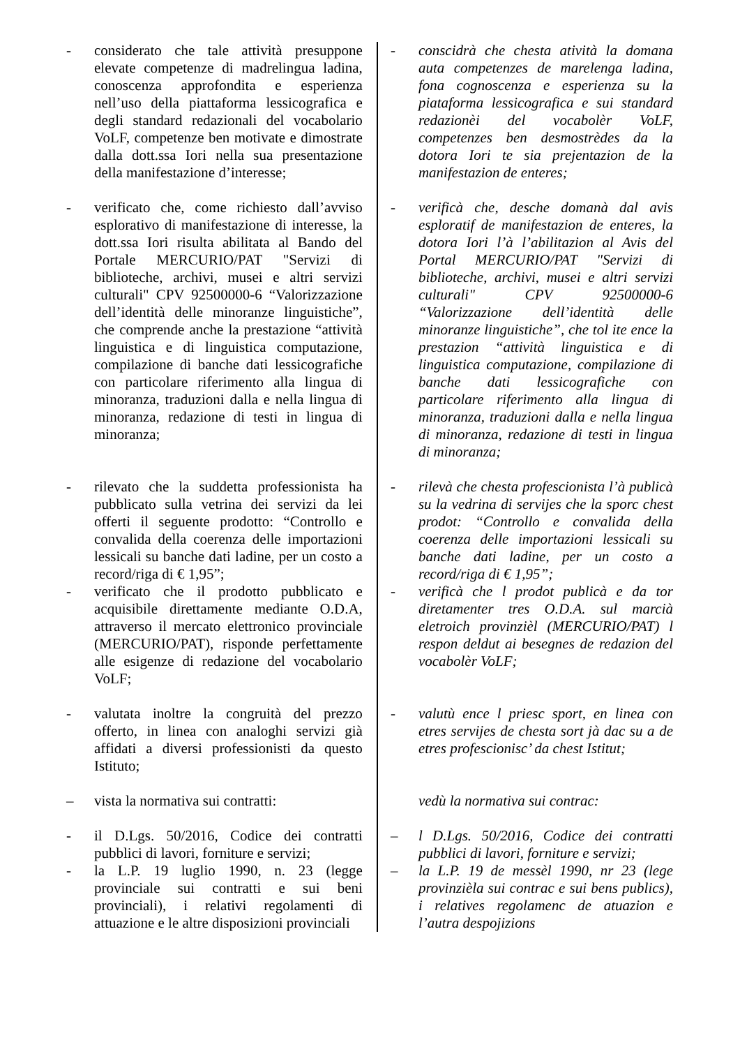| - considerato che tale attività presuppone elevate competenze di madrelingua ladina, conoscenza approfondita e esperienza nell’uso della piattaforma lessicografica e degli standard redazionali del vocabolario VoLF, competenze ben motivate e dimostrate dalla dott.ssa Iori nella sua presentazione della manifestazione d’interesse; | - conscidrà che chesta atività la domana auta competenzes de marelenga ladina, fona cognoscenza e esperienza su la piataforma lessicografica e sui standard redazionèi del vocabolèr VoLF, competenzes ben desmostrèdes da la dotora Iori te sia prejentazion de la manifestazion de enteres; |
| - verificato che, come richiesto dall’avviso esplorativo di manifestazione di interesse, la dott.ssa Iori risulta abilitata al Bando del Portale MERCURIO/PAT "Servizi di biblioteche, archivi, musei e altri servizi culturali" CPV 92500000-6 “Valorizzazione dell’identità delle minoranze linguistiche”, che comprende anche la prestazione “attività linguistica e di linguistica computazione, compilazione di banche dati lessicografiche con particolare riferimento alla lingua di minoranza, traduzioni dalla e nella lingua di minoranza, redazione di testi in lingua di minoranza; | - verificà che, desche domanà dal avis esploratif de manifestazion de enteres, la dotora Iori l’à l’abilitazion al Avis del Portal MERCURIO/PAT "Servizi di biblioteche, archivi, musei e altri servizi culturali" CPV 92500000-6 “Valorizzazione dell’identità delle minoranze linguistiche”, che tol ite ence la prestazion “attività linguistica e di linguistica computazione, compilazione di banche dati lessicografiche con particolare riferimento alla lingua di minoranza, traduzioni dalla e nella lingua di minoranza, redazione di testi in lingua di minoranza; |
| - rilevato che la suddetta professionista ha pubblicato sulla vetrina dei servizi da lei offerti il seguente prodotto: “Controllo e convalida della coerenza delle importazioni lessicali su banche dati ladine, per un costo a record/riga di € 1,95”; | - rilevà che chesta profescionista l’à publicà su la vedrina di servijes che la sporc chest prodot: “Controllo e convalida della coerenza delle importazioni lessicali su banche dati ladine, per un costo a record/riga di € 1,95”; |
| - verificato che il prodotto pubblicato e acquisibile direttamente mediante O.D.A, attraverso il mercato elettronico provinciale (MERCURIO/PAT), risponde perfettamente alle esigenze di redazione del vocabolario VoLF; | - verificà che l prodot publicà e da tor diretamenter tres O.D.A. sul marcià eletroich provinzièl (MERCURIO/PAT) l respon deldut ai besegnes de redazion del vocabolèr VoLF; |
| - valutata inoltre la congruità del prezzo offerto, in linea con analoghi servizi già affidati a diversi professionisti da questo Istituto; | - valutù ence l priesc sport, en linea con etres servijes de chesta sort jà dac su a de etres profescionisc’ da chest Istitut; |
| – vista la normativa sui contratti: | vedù la normativa sui contrac: |
| - il D.Lgs. 50/2016, Codice dei contratti pubblici di lavori, forniture e servizi; - la L.P. 19 luglio 1990, n. 23 (legge provinciale sui contratti e sui beni provinciali), i relativi regolamenti di attuazione e le altre disposizioni provinciali | – l D.Lgs. 50/2016, Codice dei contratti pubblici di lavori, forniture e servizi; – la L.P. 19 de messèl 1990, nr 23 (lege provinzièla sui contrac e sui bens publics), i relatives regolamenc de atuazion e l’autra despojizions |